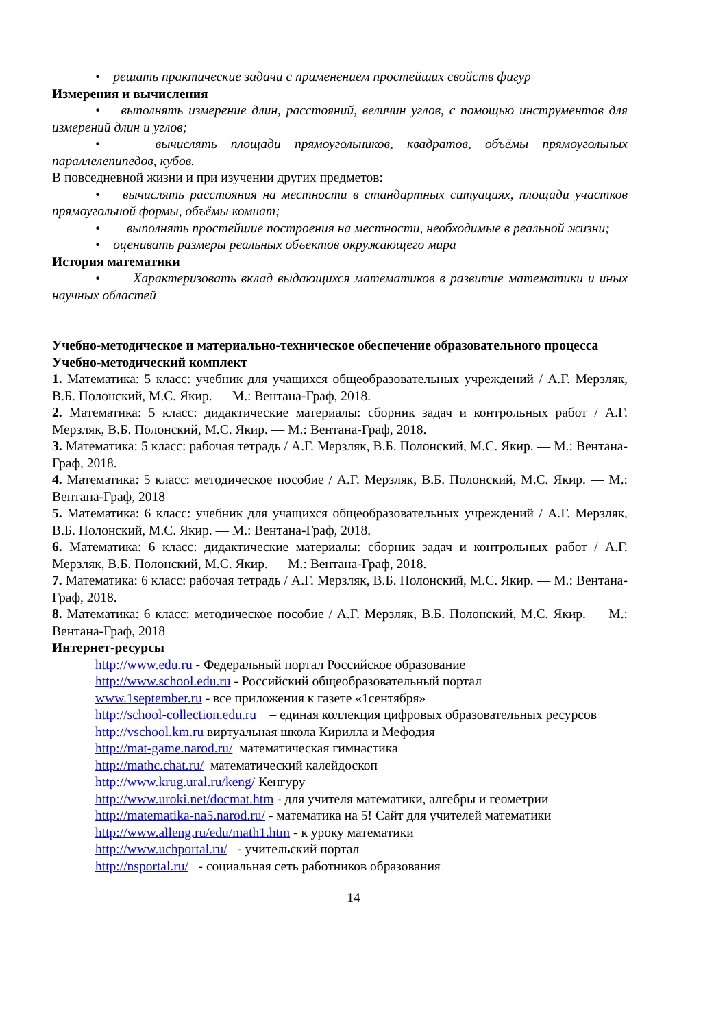• решать практические задачи с применением простейших свойств фигур
Измерения и вычисления
• выполнять измерение длин, расстояний, величин углов, с помощью инструментов для измерений длин и углов;
• вычислять площади прямоугольников, квадратов, объёмы прямоугольных параллелепипедов, кубов.
В повседневной жизни и при изучении других предметов:
• вычислять расстояния на местности в стандартных ситуациях, площади участков прямоугольной формы, объёмы комнат;
• выполнять простейшие построения на местности, необходимые в реальной жизни;
• оценивать размеры реальных объектов окружающего мира
История математики
• Характеризовать вклад выдающихся математиков в развитие математики и иных научных областей
Учебно-методическое и материально-техническое обеспечение образовательного процесса
Учебно-методический комплект
1. Математика: 5 класс: учебник для учащихся общеобразовательных учреждений / А.Г. Мерзляк, В.Б. Полонский, М.С. Якир. — М.: Вентана-Граф, 2018.
2. Математика: 5 класс: дидактические материалы: сборник задач и контрольных работ / А.Г. Мерзляк, В.Б. Полонский, М.С. Якир. — М.: Вентана-Граф, 2018.
3. Математика: 5 класс: рабочая тетрадь / А.Г. Мерзляк, В.Б. Полонский, М.С. Якир. — М.: Вентана-Граф, 2018.
4. Математика: 5 класс: методическое пособие / А.Г. Мерзляк, В.Б. Полонский, М.С. Якир. — М.: Вентана-Граф, 2018
5. Математика: 6 класс: учебник для учащихся общеобразовательных учреждений / А.Г. Мерзляк, В.Б. Полонский, М.С. Якир. — М.: Вентана-Граф, 2018.
6. Математика: 6 класс: дидактические материалы: сборник задач и контрольных работ / А.Г. Мерзляк, В.Б. Полонский, М.С. Якир. — М.: Вентана-Граф, 2018.
7. Математика: 6 класс: рабочая тетрадь / А.Г. Мерзляк, В.Б. Полонский, М.С. Якир. — М.: Вентана-Граф, 2018.
8. Математика: 6 класс: методическое пособие / А.Г. Мерзляк, В.Б. Полонский, М.С. Якир. — М.: Вентана-Граф, 2018
Интернет-ресурсы
http://www.edu.ru - Федеральный портал Российское образование
http://www.school.edu.ru - Российский общеобразовательный портал
www.1september.ru - все приложения к газете «1сентября»
http://school-collection.edu.ru – единая коллекция цифровых образовательных ресурсов
http://vschool.km.ru виртуальная школа Кирилла и Мефодия
http://mat-game.narod.ru/ математическая гимнастика
http://mathc.chat.ru/ математический калейдоскоп
http://www.krug.ural.ru/keng/ Кенгуру
http://www.uroki.net/docmat.htm - для учителя математики, алгебры и геометрии
http://matematika-na5.narod.ru/ - математика на 5! Сайт для учителей математики
http://www.alleng.ru/edu/math1.htm - к уроку математики
http://www.uchportal.ru/ - учительский портал
http://nsportal.ru/ - социальная сеть работников образования
14